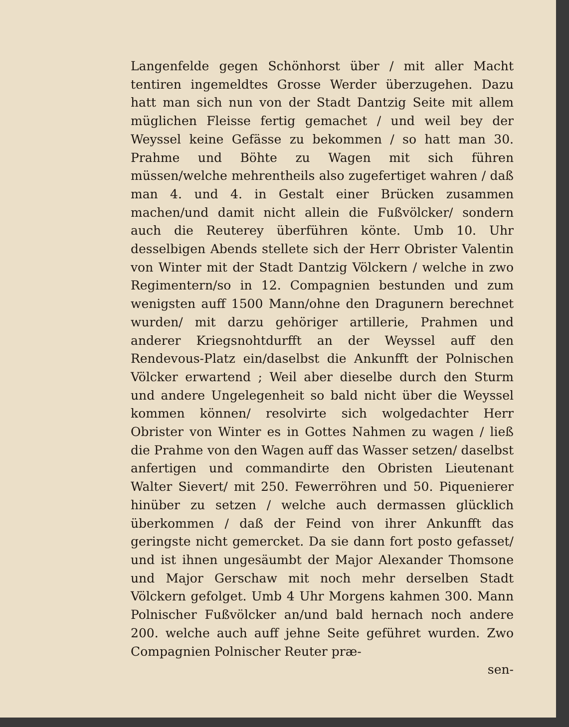Langenfelde gegen Schönhorst über / mit aller Macht tentiren ingemeldtes Grosse Werder überzugehen. Dazu hatt man sich nun von der Stadt Dantzig Seite mit allem müglichen Fleisse fertig gemachet / und weil bey der Weyssel keine Gefässe zu bekommen / so hatt man 30. Prahme und Böhte zu Wagen mit sich führen müssen/welche mehrentheils also zugefertiget wahren / daß man 4. und 4. in Gestalt einer Brücken zusammen machen/und damit nicht allein die Fußvölcker/ sondern auch die Reuterey überführen könte. Umb 10. Uhr desselbigen Abends stellete sich der Herr Obrister Valentin von Winter mit der Stadt Dantzig Völckern / welche in zwo Regimentern/so in 12. Compagnien bestunden und zum wenigsten auff 1500 Mann/ohne den Dragunern berechnet wurden/ mit darzu gehöriger artillerie, Prahmen und anderer Kriegsnohtdurfft an der Weyssel auff den Rendevous-Platz ein/daselbst die Ankunfft der Polnischen Völcker erwartend ; Weil aber dieselbe durch den Sturm und andere Ungelegenheit so bald nicht über die Weyssel kommen können/ resolvirte sich wolgedachter Herr Obrister von Winter es in Gottes Nahmen zu wagen / ließ die Prahme von den Wagen auff das Wasser setzen/ daselbst anfertigen und commandirte den Obristen Lieutenant Walter Sievert/ mit 250. Fewerröhren und 50. Piquenierer hinüber zu setzen / welche auch dermassen glücklich überkommen / daß der Feind von ihrer Ankunfft das geringste nicht gemercket. Da sie dann fort posto gefasset/ und ist ihnen ungesäumbt der Major Alexander Thomsone und Major Gerschaw mit noch mehr derselben Stadt Völckern gefolget. Umb 4 Uhr Morgens kahmen 300. Mann Polnischer Fußvölcker an/und bald hernach noch andere 200. welche auch auff jehne Seite geführet wurden. Zwo Compagnien Polnischer Reuter præ-
sen-